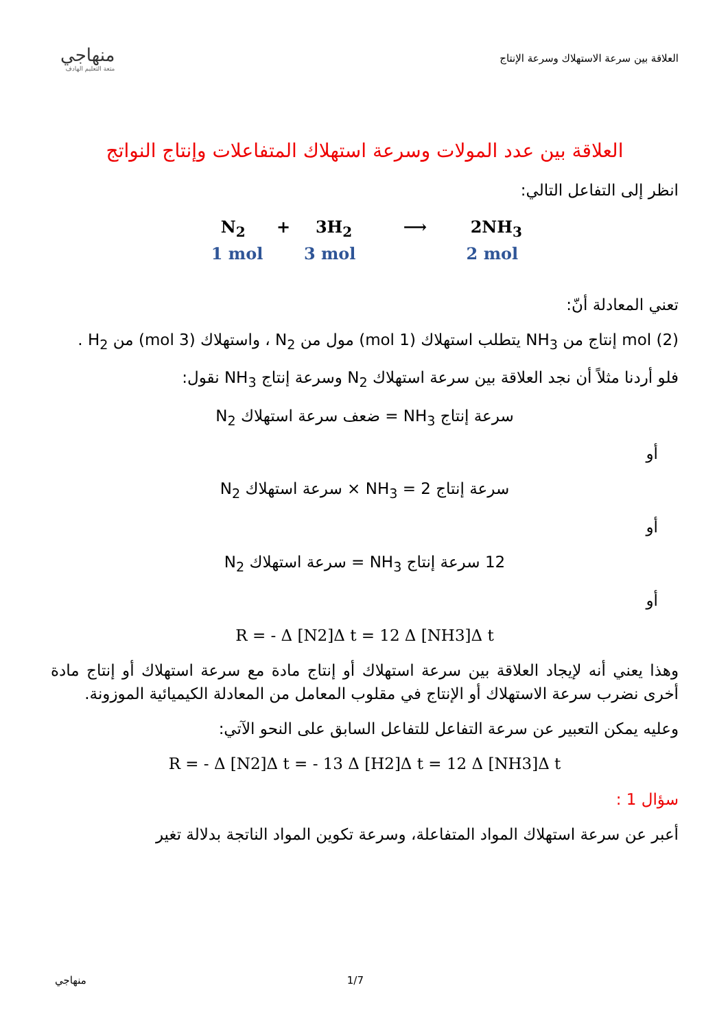منهاجي
متعة التعليم الهادف
العلاقة بين سرعة الاستهلاك وسرعة الإنتاج
العلاقة بين عدد المولات وسرعة استهلاك المتفاعلات وإنتاج النواتج
انظر إلى التفاعل التالي:
N<sub>2</sub> + 3H<sub>2</sub> ⟶ 2NH<sub>3</sub>
1 mol 3 mol 2 mol
تعني المعادلة أنّ:
mol (2) إنتاج من NH<sub>3</sub> يتطلب استهلاك (1 mol) مول من N<sub>2</sub> ، واستهلاك (3 mol) من H<sub>2</sub> .
فلو أردنا مثلاً أن نجد العلاقة بين سرعة استهلاك N<sub>2</sub> وسرعة إنتاج NH<sub>3</sub> نقول:
سرعة إنتاج NH<sub>3</sub> = ضعف سرعة استهلاك N<sub>2</sub>
أو
سرعة إنتاج NH<sub>3</sub> = 2 × سرعة استهلاك N<sub>2</sub>
أو
12 سرعة إنتاج NH<sub>3</sub> = سرعة استهلاك N<sub>2</sub>
أو
R = - Δ [N2]Δ t = 12 Δ [NH3]Δ t
وهذا يعني أنه لإيجاد العلاقة بين سرعة استهلاك أو إنتاج مادة مع سرعة استهلاك أو إنتاج مادة أخرى نضرب سرعة الاستهلاك أو الإنتاج في مقلوب المعامل من المعادلة الكيميائية الموزونة.
وعليه يمكن التعبير عن سرعة التفاعل للتفاعل السابق على النحو الآتي:
R = - Δ [N2]Δ t = - 13 Δ [H2]Δ t = 12 Δ [NH3]Δ t
سؤال 1 :
أعبر عن سرعة استهلاك المواد المتفاعلة، وسرعة تكوين المواد الناتجة بدلالة تغير
منهاجي 1/7